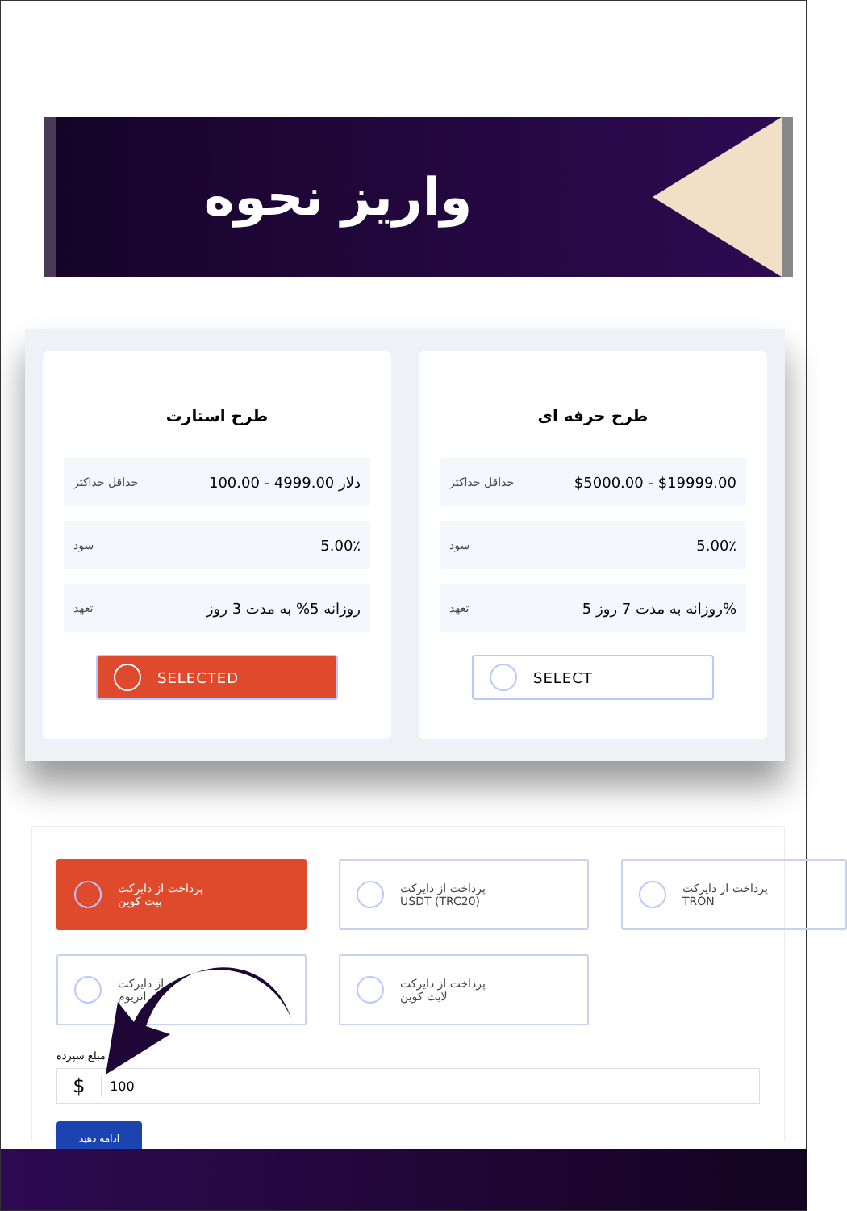واریز نحوه
طرح استارت
حداقل حداکثر 100.00 - 4999.00 دلار
سود 5.00٪
تعهد روزانه 5% به مدت 3 روز
SELECTED
طرح حرفه ای
حداقل حداکثر $5000.00 - $19999.00
سود 5.00٪
تعهد روزانه به مدت 7 روز 5%
SELECT
پرداخت از دایرکت
بیت کوین
پرداخت از دایرکت
USDT (TRC20)
پرداخت از دایرکت
TRON
از دایرکت
اتریوم
پرداخت از دایرکت
لایت کوین
مبلغ سپرده
$ 100
ادامه دهید